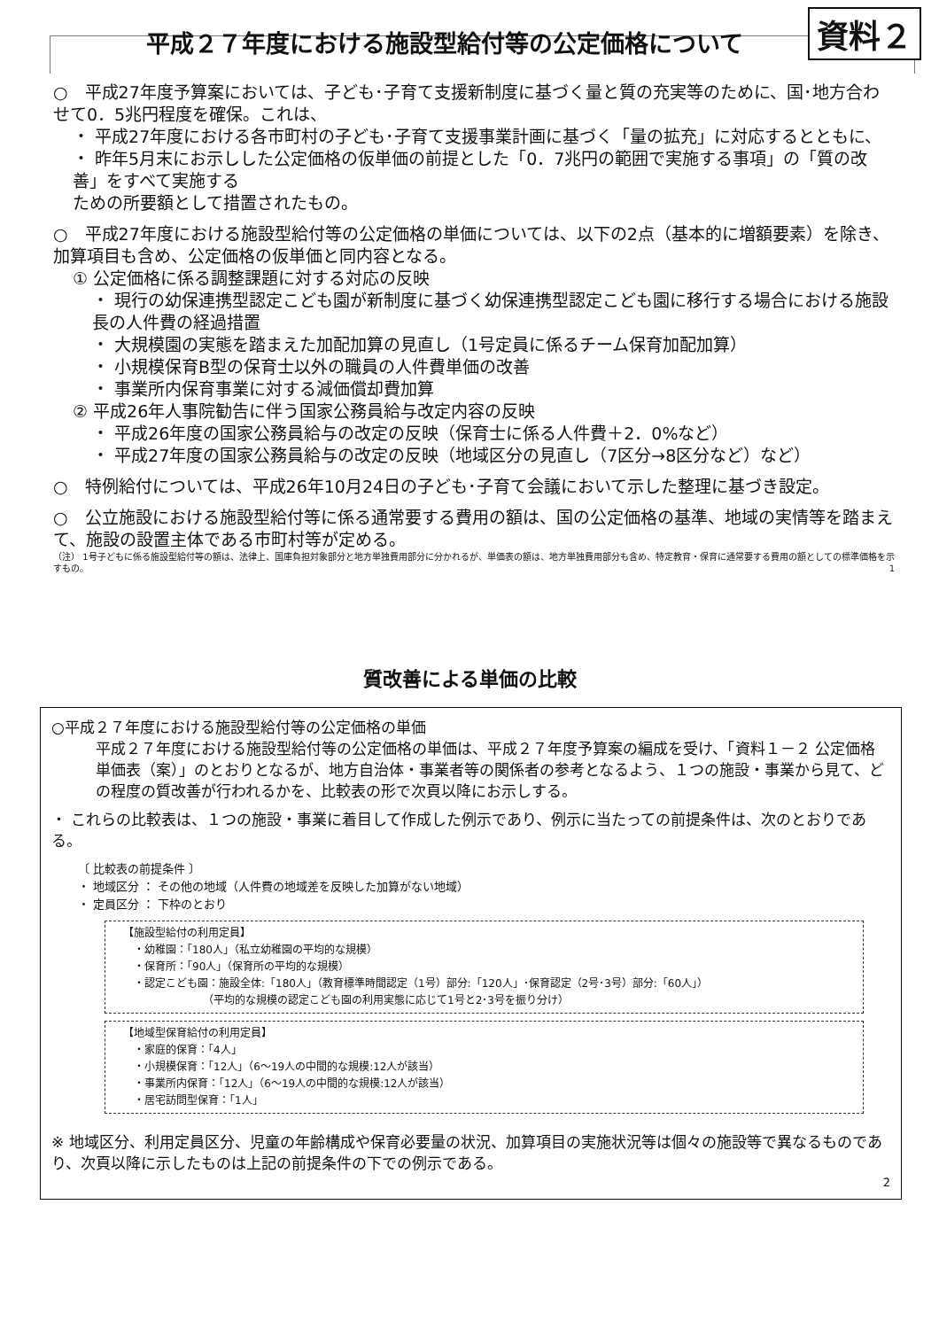平成２７年度における施設型給付等の公定価格について 資料２
○　平成27年度予算案においては、子ども･子育て支援新制度に基づく量と質の充実等のために、国･地方合わせて0．5兆円程度を確保。これは、
・ 平成27年度における各市町村の子ども･子育て支援事業計画に基づく「量の拡充」に対応するとともに、
・ 昨年5月末にお示しした公定価格の仮単価の前提とした「0．7兆円の範囲で実施する事項」の「質の改善」をすべて実施する
ための所要額として措置されたもの。
○　平成27年度における施設型給付等の公定価格の単価については、以下の2点（基本的に増額要素）を除き、加算項目も含め、公定価格の仮単価と同内容となる。
① 公定価格に係る調整課題に対する対応の反映
・ 現行の幼保連携型認定こども園が新制度に基づく幼保連携型認定こども園に移行する場合における施設長の人件費の経過措置
・ 大規模園の実態を踏まえた加配加算の見直し（1号定員に係るチーム保育加配加算）
・ 小規模保育B型の保育士以外の職員の人件費単価の改善
・ 事業所内保育事業に対する減価償却費加算
② 平成26年人事院勧告に伴う国家公務員給与改定内容の反映
・ 平成26年度の国家公務員給与の改定の反映（保育士に係る人件費＋2．0%など）
・ 平成27年度の国家公務員給与の改定の反映（地域区分の見直し（7区分→8区分など）など）
○　特例給付については、平成26年10月24日の子ども･子育て会議において示した整理に基づき設定。
○　公立施設における施設型給付等に係る通常要する費用の額は、国の公定価格の基準、地域の実情等を踏まえて、施設の設置主体である市町村等が定める。
（注） 1号子どもに係る施設型給付等の額は、法律上、国庫負担対象部分と地方単独費用部分に分かれるが、単価表の額は、地方単独費用部分も含め、特定教育・保育に通常要する費用の額としての標準価格を示すもの。 1
質改善による単価の比較
○平成２７年度における施設型給付等の公定価格の単価
平成２７年度における施設型給付等の公定価格の単価は、平成２７年度予算案の編成を受け、「資料１－２ 公定価格単価表（案）」のとおりとなるが、地方自治体・事業者等の関係者の参考となるよう、１つの施設・事業から見て、どの程度の質改善が行われるかを、比較表の形で次頁以降にお示しする。
・ これらの比較表は、１つの施設・事業に着目して作成した例示であり、例示に当たっての前提条件は、次のとおりである。
〔 比較表の前提条件 〕
・ 地域区分 ： その他の地域（人件費の地域差を反映した加算がない地域）
・ 定員区分 ： 下枠のとおり
【施設型給付の利用定員】
　・幼稚園：「180人」（私立幼稚園の平均的な規模）
　・保育所：「90人」（保育所の平均的な規模）
　・認定こども園：施設全体:「180人」（教育標準時間認定（1号）部分:「120人」･保育認定（2号･3号）部分:「60人」）
　　　　　　　　（平均的な規模の認定こども園の利用実態に応じて1号と2･3号を振り分け）
【地域型保育給付の利用定員】
　・家庭的保育：「4人」
　・小規模保育：「12人」（6～19人の中間的な規模:12人が該当）
　・事業所内保育：「12人」（6～19人の中間的な規模:12人が該当）
　・居宅訪問型保育：「1人」
※ 地域区分、利用定員区分、児童の年齢構成や保育必要量の状況、加算項目の実施状況等は個々の施設等で異なるものであり、次頁以降に示したものは上記の前提条件の下での例示である。
2